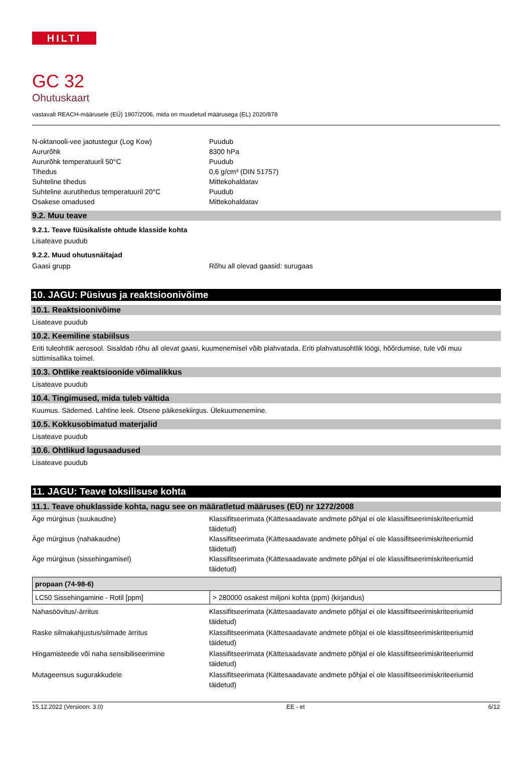HILTI
GC 32
Ohutuskaart
vastavalt REACH-määrusele (EÜ) 1907/2006, mida on muudetud määrusega (EL) 2020/878
N-oktanooli-vee jaotustegur (Log Kow) Puudub
Aururõhk 8300 hPa
Aururõhk temperatuuril 50°C Puudub
Tihedus 0,6 g/cm³ (DIN 51757)
Suhteline tihedus Mittekohaldatav
Suhteline aurutihedus temperatuuril 20°C Puudub
Osakese omadused Mittekohaldatav
9.2. Muu teave
9.2.1. Teave füüsikaliste ohtude klasside kohta
Lisateave puudub
9.2.2. Muud ohutusnäitajad
Gaasi grupp Rõhu all olevad gaasid: surugaas
10. JAGU: Püsivus ja reaktsioonivõime
10.1. Reaktsioonivõime
Lisateave puudub
10.2. Keemiline stabiilsus
Eriti tuleohtlik aerosool. Sisaldab rõhu all olevat gaasi, kuumenemisel võib plahvatada. Eriti plahvatusohtlik löögi, hõõrdumise, tule või muu süttimisallika toimel.
10.3. Ohtlike reaktsioonide võimalikkus
Lisateave puudub
10.4. Tingimused, mida tuleb vältida
Kuumus. Sädemed. Lahtine leek. Otsene päikesekiirgus. Ülekuumenemine.
10.5. Kokkusobimatud materjalid
Lisateave puudub
10.6. Ohtlikud lagusaadused
Lisateave puudub
11. JAGU: Teave toksilisuse kohta
11.1. Teave ohuklasside kohta, nagu see on määratletud määruses (EÜ) nr 1272/2008
Äge mürgisus (suukaudne) Klassifitseerimata (Kättesaadavate andmete põhjal ei ole klassifitseerimiskriteeriumid täidetud)
Äge mürgisus (nahakaudne) Klassifitseerimata (Kättesaadavate andmete põhjal ei ole klassifitseerimiskriteeriumid täidetud)
Äge mürgisus (sissehingamisel) Klassifitseerimata (Kättesaadavate andmete põhjal ei ole klassifitseerimiskriteeriumid täidetud)
| propaan (74-98-6) | |
| --- | --- |
| LC50 Sissehingamine - Rotil [ppm] | > 280000 osakest miljoni kohta (ppm) (kirjandus) |
Nahasöövitus/-ärritus Klassifitseerimata (Kättesaadavate andmete põhjal ei ole klassifitseerimiskriteeriumid täidetud)
Raske silmakahjustus/silmade ärritus Klassifitseerimata (Kättesaadavate andmete põhjal ei ole klassifitseerimiskriteeriumid täidetud)
Hingamisteede või naha sensibiliseerimine Klassifitseerimata (Kättesaadavate andmete põhjal ei ole klassifitseerimiskriteeriumid täidetud)
Mutageensus sugurakkudele Klassifitseerimata (Kättesaadavate andmete põhjal ei ole klassifitseerimiskriteeriumid täidetud)
15.12.2022 (Versioon: 3.0) EE - et 6/12